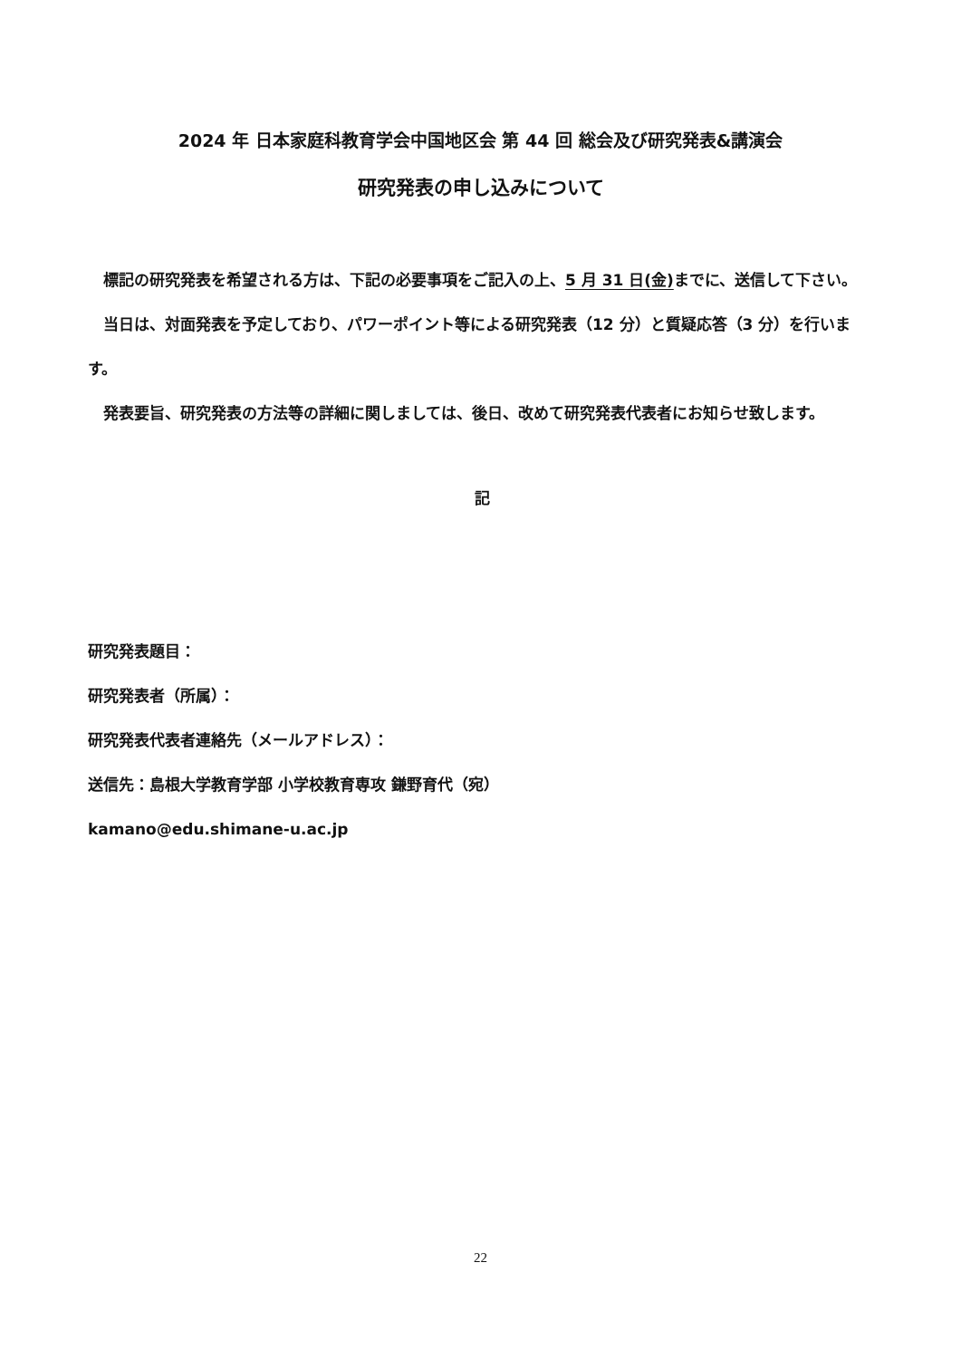2024 年 日本家庭科教育学会中国地区会 第 44 回 総会及び研究発表&講演会
研究発表の申し込みについて
　標記の研究発表を希望される方は、下記の必要事項をご記入の上、5 月 31 日(金) までに、送信して下さい。
　当日は、対面発表を予定しており、パワーポイント等による研究発表（12 分）と質疑応答（3 分）を行います。
　発表要旨、研究発表の方法等の詳細に関しましては、後日、改めて研究発表代表者にお知らせ致します。
記
研究発表題目：
研究発表者（所属）：
研究発表代表者連絡先（メールアドレス）：
送信先：島根大学教育学部 小学校教育専攻 鎌野育代（宛）
kamano@edu.shimane-u.ac.jp
22